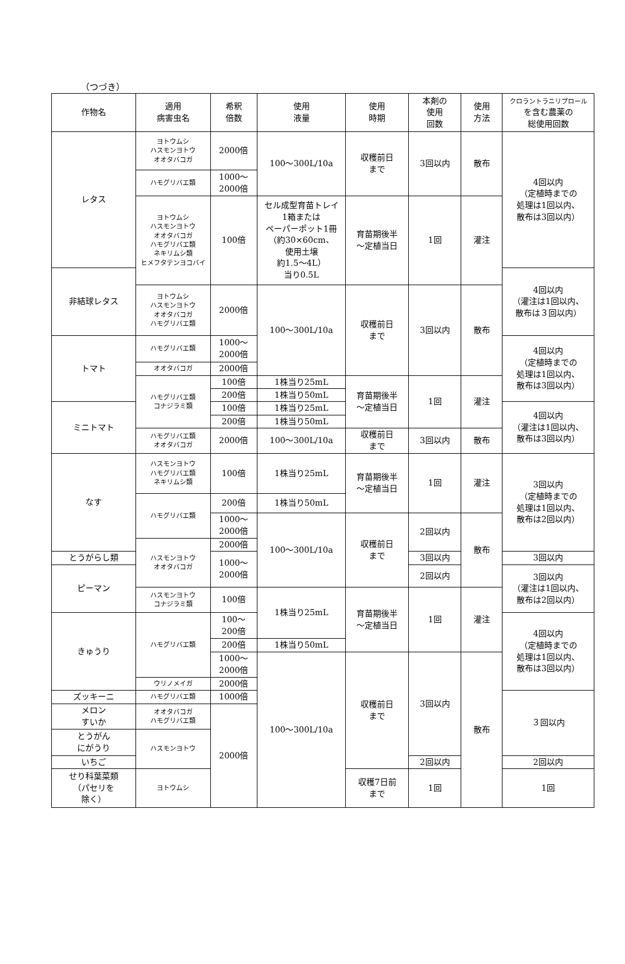（つづき）
| 作物名 | 適用 病害虫名 | 希釈 倍数 | 使用 液量 | 使用 時期 | 本剤の 使用 回数 | 使用 方法 | クロラントラニリプロール を含む農薬の 総使用回数 |
| --- | --- | --- | --- | --- | --- | --- | --- |
| レタス | ヨトウムシ ハスモンヨトウ オオタバコガ | 2000倍 | 100～300L/10a | 収穫前日 まで | 3回以内 | 散布 | 4回以内 （定植時までの 処理は1回以内、 散布は3回以内） |
| | ハモグリバエ類 | 1000～ 2000倍 | | | | | |
| | ヨトウムシ ハスモンヨトウ オオタバコガ ハモグリバエ類 ネキリムシ類 ヒメフタテンヨコバイ | 100倍 | セル成型育苗トレイ 1箱または ペーパーポット1冊 （約30×60cm、 使用土壌 約1.5～4L） 当り0.5L | 育苗期後半 ～定植当日 | 1回 | 灌注 | |
| 非結球レタス | | | | | | | 4回以内 （灌注は1回以内、 散布は３回以内） |
| | ヨトウムシ ハスモンヨトウ オオタバコガ ハモグリバエ類 | 2000倍 | 100～300L/10a | 収穫前日 まで | 3回以内 | 散布 | |
| トマト | ハモグリバエ類 | 1000～ 2000倍 | | | | | 4回以内 （定植時までの 処理は1回以内、 散布は3回以内） |
| | オオタバコガ | 2000倍 | | | | | |
| | ハモグリバエ類 コナジラミ類 | 100倍 | 1株当り25mL | 育苗期後半 ～定植当日 | 1回 | 灌注 | |
| | | 200倍 | 1株当り50mL | | | | |
| ミニトマト | | 100倍 | 1株当り25mL | | | | 4回以内 （灌注は1回以内、 散布は3回以内） |
| | | 200倍 | 1株当り50mL | | | | |
| | ハモグリバエ類 オオタバコガ | 2000倍 | 100～300L/10a | 収穫前日 まで | 3回以内 | 散布 | |
| なす | ハスモンヨトウ ハモグリバエ類 ネキリムシ類 | 100倍 | 1株当り25mL | 育苗期後半 ～定植当日 | 1回 | 灌注 | 3回以内 （定植時までの 処理は1回以内、 散布は2回以内） |
| | ハモグリバエ類 | 200倍 | 1株当り50mL | | | | |
| | | 1000～ 2000倍 | 100～300L/10a | 収穫前日 まで | 2回以内 | 散布 | |
| | ハスモンヨトウ オオタバコガ | 2000倍 | | | | | |
| とうがらし類 | | 1000～ 2000倍 | | | 3回以内 | | 3回以内 |
| ピーマン | | | | | 2回以内 | | 3回以内 （灌注は1回以内、 散布は2回以内） |
| | ハスモンヨトウ コナジラミ類 | 100倍 | 1株当り25mL | 育苗期後半 ～定植当日 | 1回 | 灌注 | |
| きゅうり | ハモグリバエ類 | 100～ 200倍 | | | | | 4回以内 （定植時までの 処理は1回以内、 散布は3回以内） |
| | | 200倍 | 1株当り50mL | | | | |
| | | 1000～ 2000倍 | 100～300L/10a | 収穫前日 まで | 3回以内 | 散布 | |
| | ウリノメイガ | 2000倍 | | | | | |
| ズッキーニ | ハモグリバエ類 | 1000倍 | | | | | ３回以内 |
| メロン すいか | オオタバコガ ハモグリバエ類 | 2000倍 | | | | | |
| とうがん にがうり | ハスモンヨトウ | | | | | | |
| いちご | | | | | 2回以内 | | 2回以内 |
| せり科葉菜類 （パセリを 除く） | ヨトウムシ | | | 収穫7日前 まで | 1回 | | 1回 |